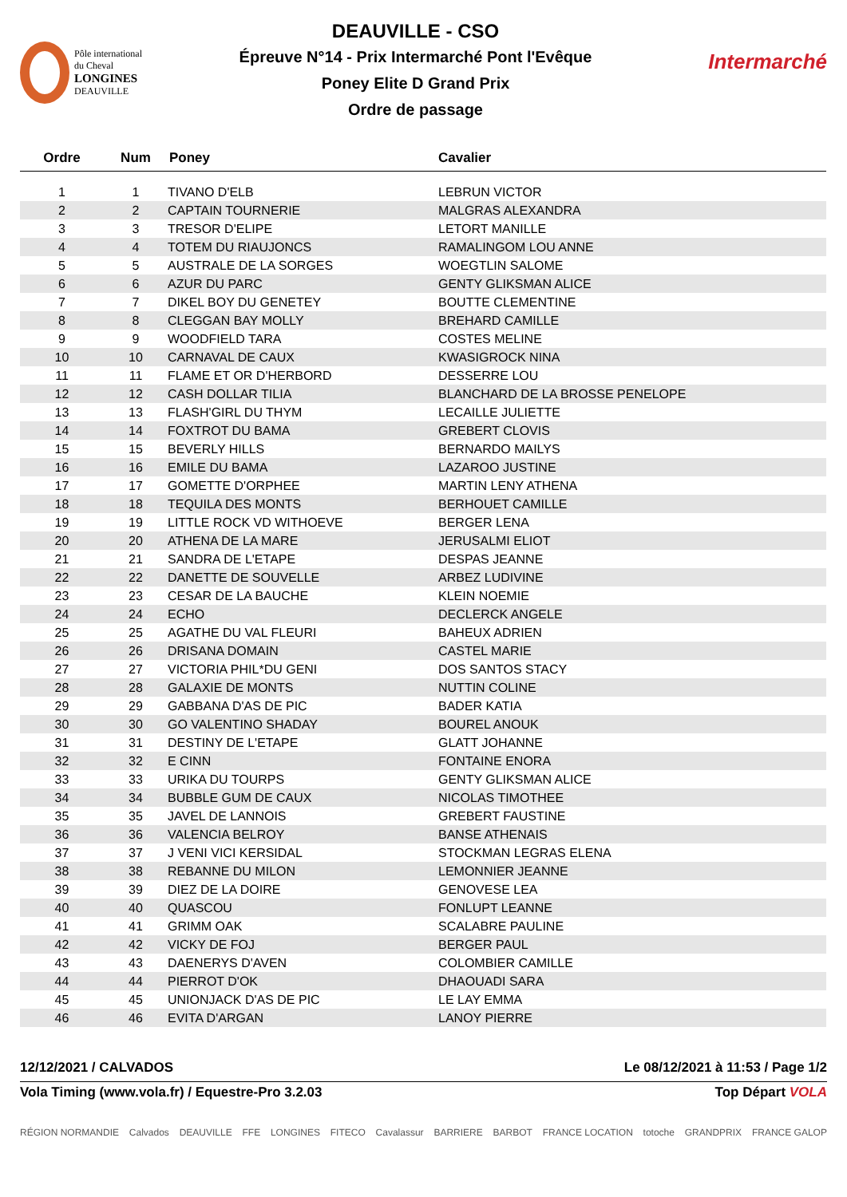Pôle international
du Cheval
LONGINES
DEAUVILLE
DEAUVILLE - CSO
Épreuve N°14 - Prix Intermarché Pont l'Evêque
Poney Elite D Grand Prix
Ordre de passage
Intermarché
| Ordre | Num | Poney | Cavalier |
| --- | --- | --- | --- |
| 1 | 1 | TIVANO D'ELB | LEBRUN VICTOR |
| 2 | 2 | CAPTAIN TOURNERIE | MALGRAS ALEXANDRA |
| 3 | 3 | TRESOR D'ELIPE | LETORT MANILLE |
| 4 | 4 | TOTEM DU RIAUJONCS | RAMALINGOM LOU ANNE |
| 5 | 5 | AUSTRALE DE LA SORGES | WOEGTLIN SALOME |
| 6 | 6 | AZUR DU PARC | GENTY GLIKSMAN ALICE |
| 7 | 7 | DIKEL BOY DU GENETEY | BOUTTE CLEMENTINE |
| 8 | 8 | CLEGGAN BAY MOLLY | BREHARD CAMILLE |
| 9 | 9 | WOODFIELD TARA | COSTES MELINE |
| 10 | 10 | CARNAVAL DE CAUX | KWASIGROCK NINA |
| 11 | 11 | FLAME ET OR D'HERBORD | DESSERRE LOU |
| 12 | 12 | CASH DOLLAR TILIA | BLANCHARD DE LA BROSSE PENELOPE |
| 13 | 13 | FLASH'GIRL DU THYM | LECAILLE JULIETTE |
| 14 | 14 | FOXTROT DU BAMA | GREBERT CLOVIS |
| 15 | 15 | BEVERLY HILLS | BERNARDO MAILYS |
| 16 | 16 | EMILE DU BAMA | LAZAROO JUSTINE |
| 17 | 17 | GOMETTE D'ORPHEE | MARTIN LENY ATHENA |
| 18 | 18 | TEQUILA DES MONTS | BERHOUET CAMILLE |
| 19 | 19 | LITTLE ROCK VD WITHOEVE | BERGER LENA |
| 20 | 20 | ATHENA DE LA MARE | JERUSALMI ELIOT |
| 21 | 21 | SANDRA DE L'ETAPE | DESPAS JEANNE |
| 22 | 22 | DANETTE DE SOUVELLE | ARBEZ LUDIVINE |
| 23 | 23 | CESAR DE LA BAUCHE | KLEIN NOEMIE |
| 24 | 24 | ECHO | DECLERCK ANGELE |
| 25 | 25 | AGATHE DU VAL FLEURI | BAHEUX ADRIEN |
| 26 | 26 | DRISANA DOMAIN | CASTEL MARIE |
| 27 | 27 | VICTORIA PHIL*DU GENI | DOS SANTOS STACY |
| 28 | 28 | GALAXIE DE MONTS | NUTTIN COLINE |
| 29 | 29 | GABBANA D'AS DE PIC | BADER KATIA |
| 30 | 30 | GO VALENTINO SHADAY | BOUREL ANOUK |
| 31 | 31 | DESTINY DE L'ETAPE | GLATT JOHANNE |
| 32 | 32 | E CINN | FONTAINE ENORA |
| 33 | 33 | URIKA DU TOURPS | GENTY GLIKSMAN ALICE |
| 34 | 34 | BUBBLE GUM DE CAUX | NICOLAS TIMOTHEE |
| 35 | 35 | JAVEL DE LANNOIS | GREBERT FAUSTINE |
| 36 | 36 | VALENCIA BELROY | BANSE ATHENAIS |
| 37 | 37 | J VENI VICI KERSIDAL | STOCKMAN LEGRAS ELENA |
| 38 | 38 | REBANNE DU MILON | LEMONNIER JEANNE |
| 39 | 39 | DIEZ DE LA DOIRE | GENOVESE LEA |
| 40 | 40 | QUASCOU | FONLUPT LEANNE |
| 41 | 41 | GRIMM OAK | SCALABRE PAULINE |
| 42 | 42 | VICKY DE FOJ | BERGER PAUL |
| 43 | 43 | DAENERYS D'AVEN | COLOMBIER CAMILLE |
| 44 | 44 | PIERROT D'OK | DHAOUADI SARA |
| 45 | 45 | UNIONJACK D'AS DE PIC | LE LAY EMMA |
| 46 | 46 | EVITA D'ARGAN | LANOY PIERRE |
12/12/2021 / CALVADOS Le 08/12/2021 à 11:53 / Page 1/2
Vola Timing (www.vola.fr) / Equestre-Pro 3.2.03 Top Départ VOLA
RÉGION NORMANDIE Calvados DEAUVILLE FFE LONGINES FITECO Cavalassur BARRIERE BARBOT FRANCE LOCATION totoche GRANDPRIX FRANCE GALOP